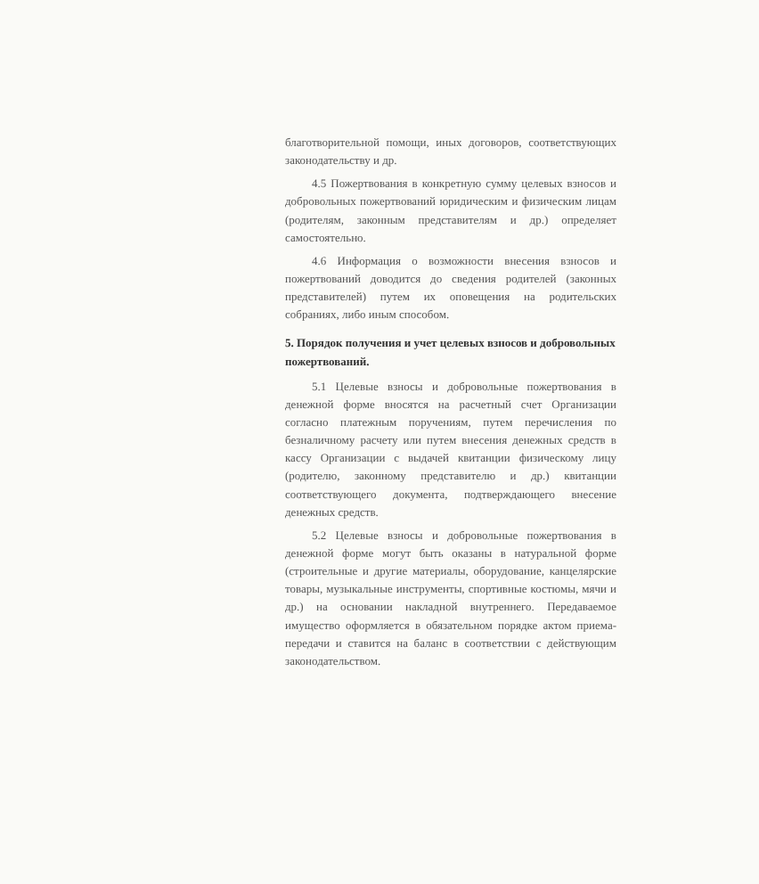благотворительной помощи, иных договоров, соответствующих законодательству и др.
4.5 Пожертвования в конкретную сумму целевых взносов и добровольных пожертвований юридическим и физическим лицам (родителям, законным представителям и др.) определяет самостоятельно.
4.6 Информация о возможности внесения взносов и пожертвований доводится до сведения родителей (законных представителей) путем их оповещения на родительских собраниях, либо иным способом.
5. Порядок получения и учет целевых взносов и добровольных пожертвований.
5.1 Целевые взносы и добровольные пожертвования в денежной форме вносятся на расчетный счет Организации согласно платежным поручениям, путем перечисления по безналичному расчету или путем внесения денежных средств в кассу Организации с выдачей квитанции физическому лицу (родителю, законному представителю и др.) квитанции соответствующего документа, подтверждающего внесение денежных средств.
5.2 Целевые взносы и добровольные пожертвования в денежной форме могут быть оказаны в натуральной форме (строительные и другие материалы, оборудование, канцелярские товары, музыкальные инструменты, спортивные костюмы, мячи и др.) на основании накладной внутреннего. Передаваемое имущество оформляется в обязательном порядке актом приема-передачи и ставится на баланс в соответствии с действующим законодательством.